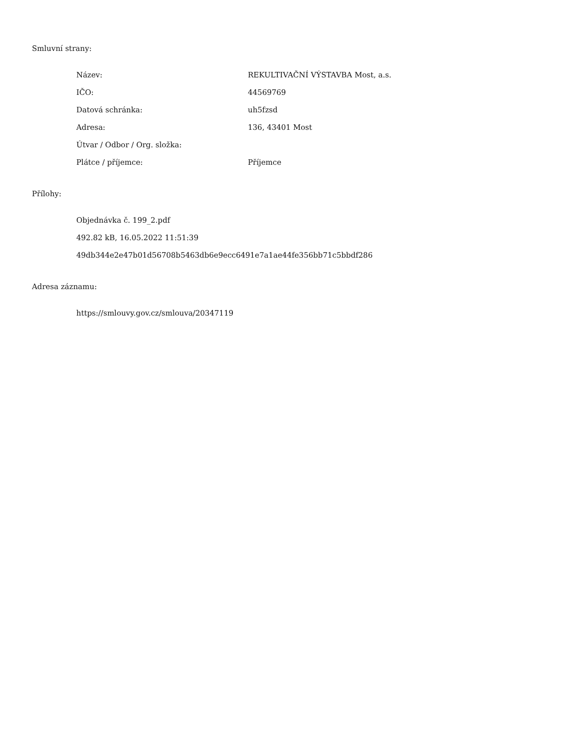Smluvní strany:
| Název: | REKULTIVAČNÍ VÝSTAVBA Most, a.s. |
| IČO: | 44569769 |
| Datová schránka: | uh5fzsd |
| Adresa: | 136, 43401 Most |
| Útvar / Odbor / Org. složka: | |
| Plátce / příjemce: | Příjemce |
Přílohy:
Objednávka č. 199_2.pdf
492.82 kB, 16.05.2022 11:51:39
49db344e2e47b01d56708b5463db6e9ecc6491e7a1ae44fe356bb71c5bbdf286
Adresa záznamu:
https://smlouvy.gov.cz/smlouva/20347119